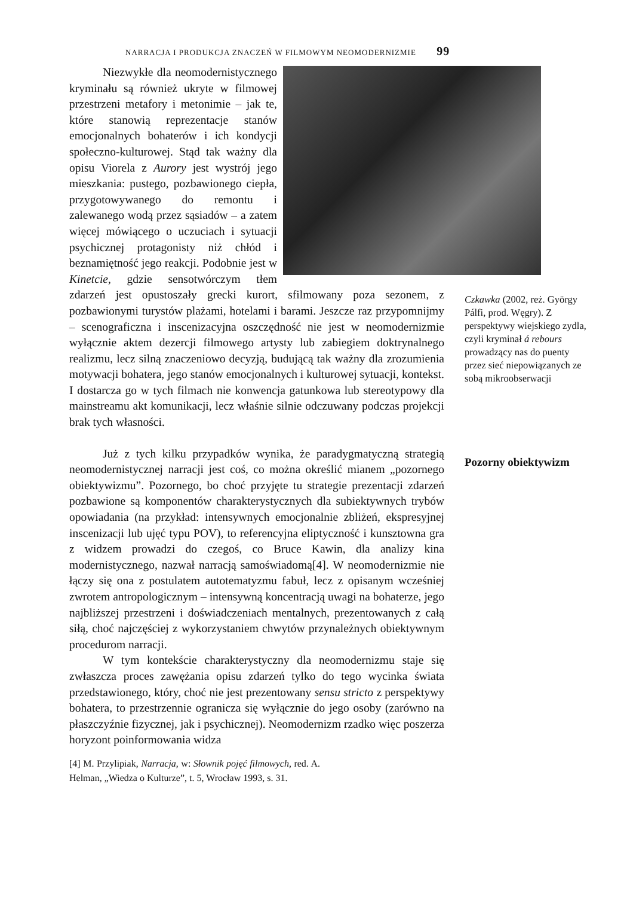NARRACJA I PRODUKCJA ZNACZEŃ W FILMOWYM NEOMODERNIZMIE 99
Niezwykłe dla neomodernistycznego kryminału są również ukryte w filmowej przestrzeni metafory i metonimie – jak te, które stanowią reprezentacje stanów emocjonalnych bohaterów i ich kondycji społeczno-kulturowej. Stąd tak ważny dla opisu Viorela z Aurory jest wystrój jego mieszkania: pustego, pozbawionego ciepła, przygotowywanego do remontu i zalewanego wodą przez sąsiadów – a zatem więcej mówiącego o uczuciach i sytuacji psychicznej protagonisty niż chłód i beznamiętność jego reakcji. Podobnie jest w Kinetcie, gdzie sensotwórczym tłem zdarzeń jest opustoszały grecki kurort, sfilmowany poza sezonem, z pozbawionymi turystów plażami, hotelami i barami. Jeszcze raz przypomnijmy – scenograficzna i inscenizacyjna oszczędność nie jest w neomodernizmie wyłącznie aktem dezercji filmowego artysty lub zabiegiem doktrynalnego realizmu, lecz silną znaczeniowo decyzją, budującą tak ważny dla zrozumienia motywacji bohatera, jego stanów emocjonalnych i kulturowej sytuacji, kontekst. I dostarcza go w tych filmach nie konwencja gatunkowa lub stereotypowy dla mainstreamu akt komunikacji, lecz właśnie silnie odczuwany podczas projekcji brak tych własności.
Już z tych kilku przypadków wynika, że paradygmatyczną strategią neomodernistycznej narracji jest coś, co można określić mianem „pozornego obiektywizmu”. Pozornego, bo choć przyjęte tu strategie prezentacji zdarzeń pozbawione są komponentów charakterystycznych dla subiektywnych trybów opowiadania (na przykład: intensywnych emocjonalnie zbliżeń, ekspresyjnej inscenizacji lub ujęć typu POV), to referencyjna eliptyczność i kunsztowna gra z widzem prowadzi do czegoś, co Bruce Kawin, dla analizy kina modernistycznego, nazwał narracją samoświadomą[4]. W neomodernizmie nie łączy się ona z postulatem autotematyzmu fabuł, lecz z opisanym wcześniej zwrotem antropologicznym – intensywną koncentracją uwagi na bohaterze, jego najbliższej przestrzeni i doświadczeniach mentalnych, prezentowanych z całą siłą, choć najczęściej z wykorzystaniem chwytów przynależnych obiektywnym procedurom narracji.
W tym kontekście charakterystyczny dla neomodernizmu staje się zwłaszcza proces zawężania opisu zdarzeń tylko do tego wycinka świata przedstawionego, który, choć nie jest prezentowany sensu stricto z perspektywy bohatera, to przestrzennie ogranicza się wyłącznie do jego osoby (zarówno na płaszczyźnie fizycznej, jak i psychicznej). Neomodernizm rzadko więc poszerza horyzont poinformowania widza
[4] M. Przylipiak, Narracja, w: Słownik pojęć filmowych, red. A. Helman, „Wiedza o Kulturze”, t. 5, Wrocław 1993, s. 31.
Czkawka (2002, reż. György Pálfi, prod. Węgry). Z perspektywy wiejskiego zydla, czyli kryminał á rebours prowadzący nas do puenty przez sieć niepowiązanych ze sobą mikroobserwacji
Pozorny obiektywizm